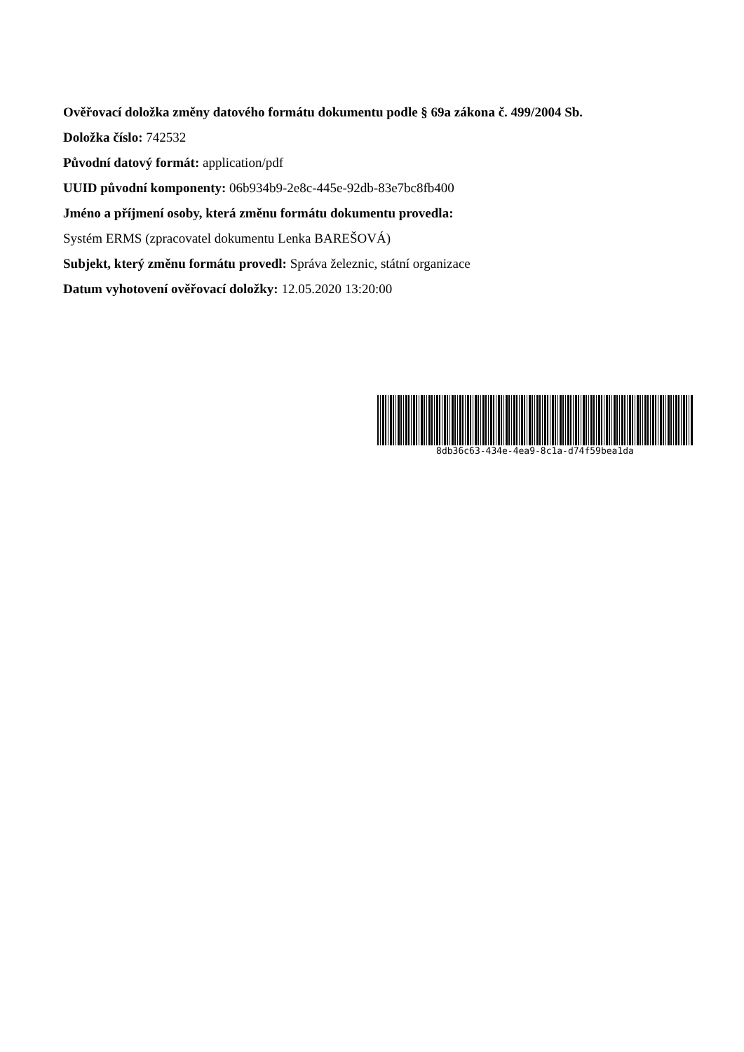Ověřovací doložka změny datového formátu dokumentu podle § 69a zákona č. 499/2004 Sb.
Doložka číslo: 742532
Původní datový formát: application/pdf
UUID původní komponenty: 06b934b9-2e8c-445e-92db-83e7bc8fb400
Jméno a příjmení osoby, která změnu formátu dokumentu provedla:
Systém ERMS (zpracovatel dokumentu Lenka BAREŠOVÁ)
Subjekt, který změnu formátu provedl: Správa železnic, státní organizace
Datum vyhotovení ověřovací doložky: 12.05.2020 13:20:00
8db36c63-434e-4ea9-8c1a-d74f59bea1da